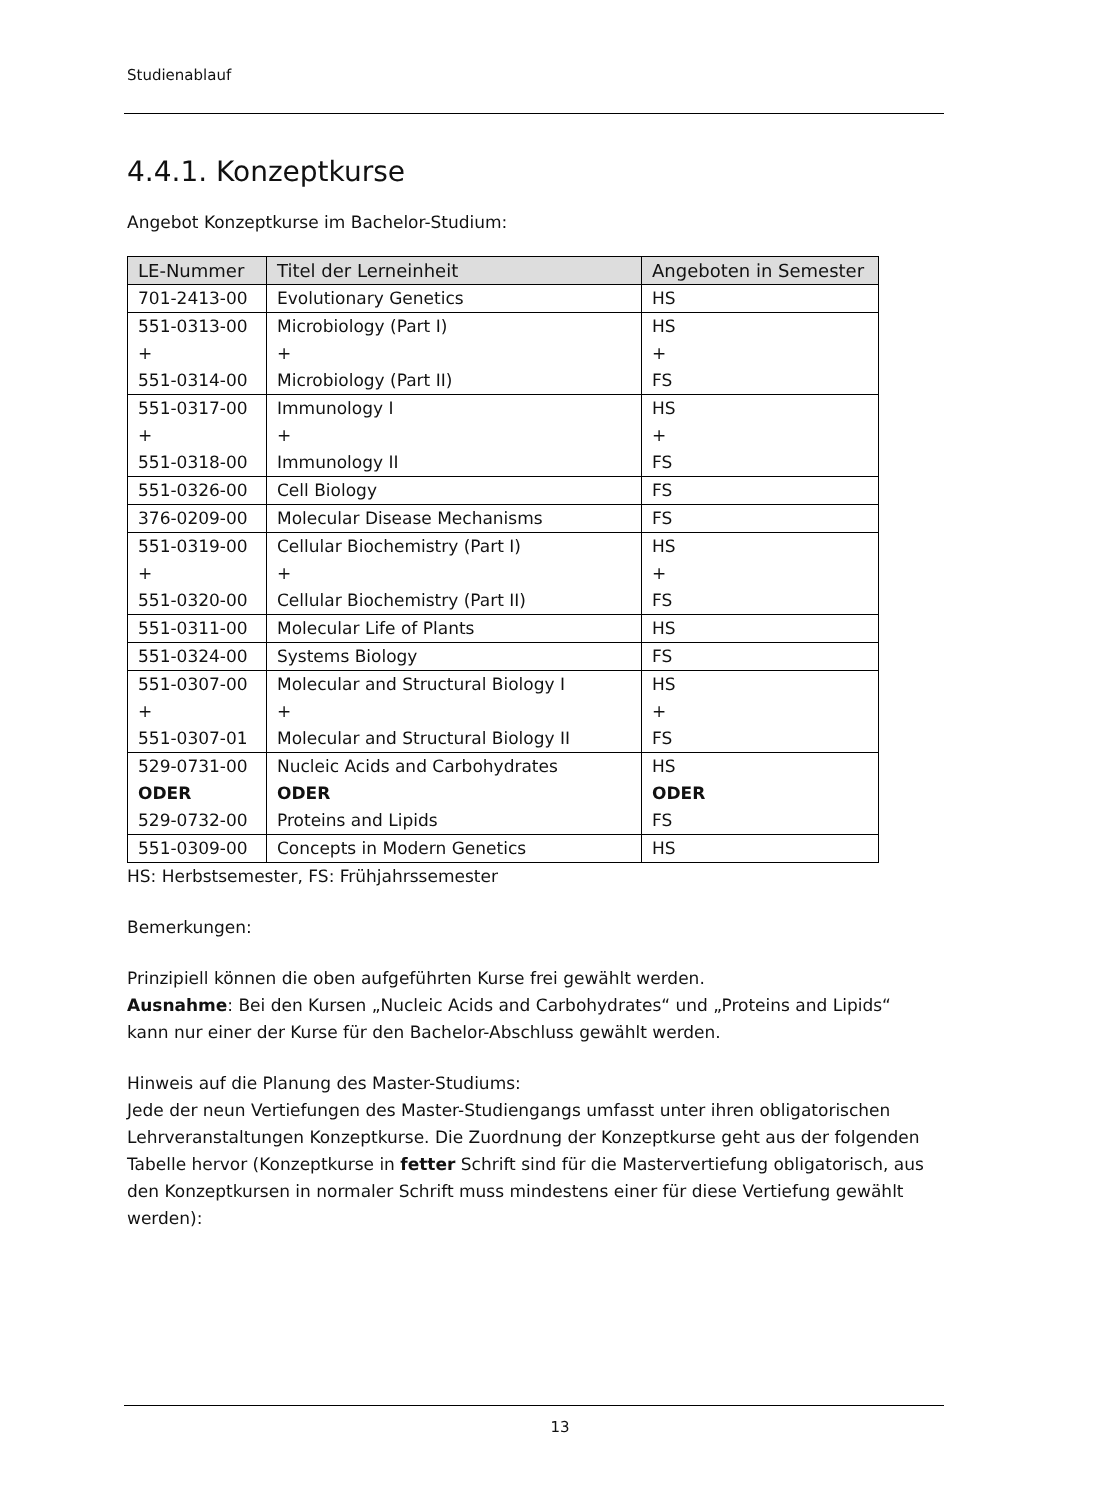Studienablauf
4.4.1. Konzeptkurse
Angebot Konzeptkurse im Bachelor-Studium:
| LE-Nummer | Titel der Lerneinheit | Angeboten in Semester |
| --- | --- | --- |
| 701-2413-00 | Evolutionary Genetics | HS |
| 551-0313-00 + 551-0314-00 | Microbiology (Part I) + Microbiology (Part II) | HS + FS |
| 551-0317-00 + 551-0318-00 | Immunology I + Immunology II | HS + FS |
| 551-0326-00 | Cell Biology | FS |
| 376-0209-00 | Molecular Disease Mechanisms | FS |
| 551-0319-00 + 551-0320-00 | Cellular Biochemistry (Part I) + Cellular Biochemistry (Part II) | HS + FS |
| 551-0311-00 | Molecular Life of Plants | HS |
| 551-0324-00 | Systems Biology | FS |
| 551-0307-00 + 551-0307-01 | Molecular and Structural Biology I + Molecular and Structural Biology II | HS + FS |
| 529-0731-00 ODER 529-0732-00 | Nucleic Acids and Carbohydrates ODER Proteins and Lipids | HS ODER FS |
| 551-0309-00 | Concepts in Modern Genetics | HS |
HS: Herbstsemester, FS: Frühjahrssemester
Bemerkungen:
Prinzipiell können die oben aufgeführten Kurse frei gewählt werden.
Ausnahme: Bei den Kursen „Nucleic Acids and Carbohydrates“ und „Proteins and Lipids“ kann nur einer der Kurse für den Bachelor-Abschluss gewählt werden.
Hinweis auf die Planung des Master-Studiums:
Jede der neun Vertiefungen des Master-Studiengangs umfasst unter ihren obligatorischen Lehrveranstaltungen Konzeptkurse. Die Zuordnung der Konzeptkurse geht aus der folgenden Tabelle hervor (Konzeptkurse in fetter Schrift sind für die Mastervertiefung obligatorisch, aus den Konzeptkursen in normaler Schrift muss mindestens einer für diese Vertiefung gewählt werden):
13